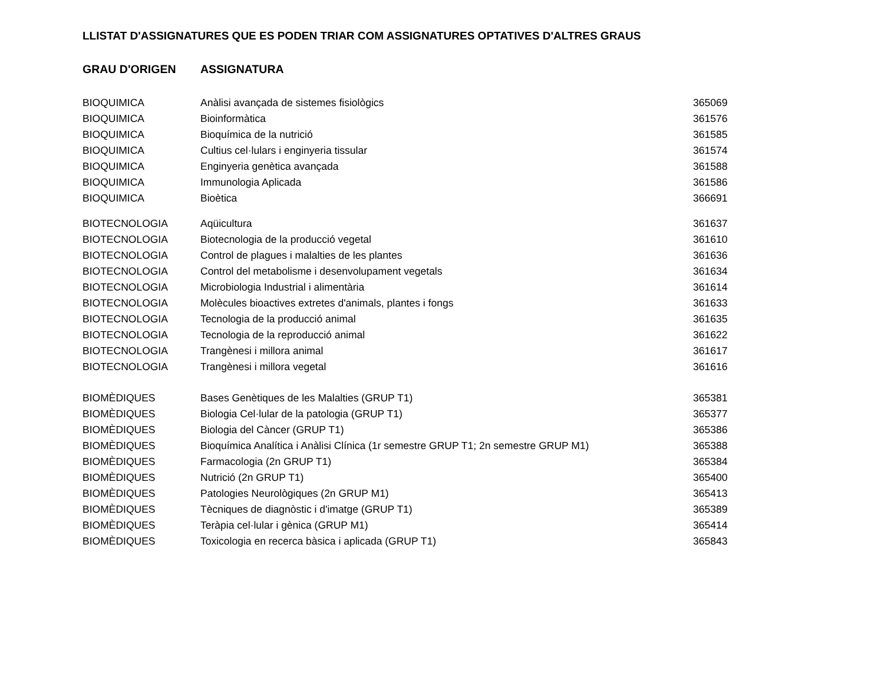LLISTAT D'ASSIGNATURES QUE ES PODEN TRIAR COM ASSIGNATURES OPTATIVES D'ALTRES GRAUS
| GRAU D'ORIGEN | ASSIGNATURA | |
| --- | --- | --- |
| BIOQUIMICA | Anàlisi avançada de sistemes fisiològics | 365069 |
| BIOQUIMICA | Bioinformàtica | 361576 |
| BIOQUIMICA | Bioquímica de la nutrició | 361585 |
| BIOQUIMICA | Cultius cel·lulars i enginyeria tissular | 361574 |
| BIOQUIMICA | Enginyeria genètica avançada | 361588 |
| BIOQUIMICA | Immunologia Aplicada | 361586 |
| BIOQUIMICA | Bioètica | 366691 |
| BIOTECNOLOGIA | Aqüicultura | 361637 |
| BIOTECNOLOGIA | Biotecnologia de la producció vegetal | 361610 |
| BIOTECNOLOGIA | Control de plagues i malalties de les plantes | 361636 |
| BIOTECNOLOGIA | Control del metabolisme i desenvolupament vegetals | 361634 |
| BIOTECNOLOGIA | Microbiologia Industrial i alimentària | 361614 |
| BIOTECNOLOGIA | Molècules bioactives extretes d'animals, plantes i fongs | 361633 |
| BIOTECNOLOGIA | Tecnologia de la producció animal | 361635 |
| BIOTECNOLOGIA | Tecnologia de la reproducció animal | 361622 |
| BIOTECNOLOGIA | Trangènesi i millora animal | 361617 |
| BIOTECNOLOGIA | Trangènesi i millora vegetal | 361616 |
| BIOMÈDIQUES | Bases Genètiques de les Malalties (GRUP T1) | 365381 |
| BIOMÈDIQUES | Biologia Cel·lular de la patologia (GRUP T1) | 365377 |
| BIOMÈDIQUES | Biologia del Càncer (GRUP T1) | 365386 |
| BIOMÈDIQUES | Bioquímica Analítica i Anàlisi Clínica (1r semestre GRUP T1; 2n semestre GRUP M1) | 365388 |
| BIOMÈDIQUES | Farmacologia (2n GRUP T1) | 365384 |
| BIOMÈDIQUES | Nutrició (2n GRUP T1) | 365400 |
| BIOMÈDIQUES | Patologies Neurològiques (2n GRUP M1) | 365413 |
| BIOMÈDIQUES | Tècniques de diagnòstic i d'imatge (GRUP T1) | 365389 |
| BIOMÈDIQUES | Teràpia cel·lular i gènica (GRUP M1) | 365414 |
| BIOMÈDIQUES | Toxicologia en recerca bàsica i aplicada (GRUP T1) | 365843 |